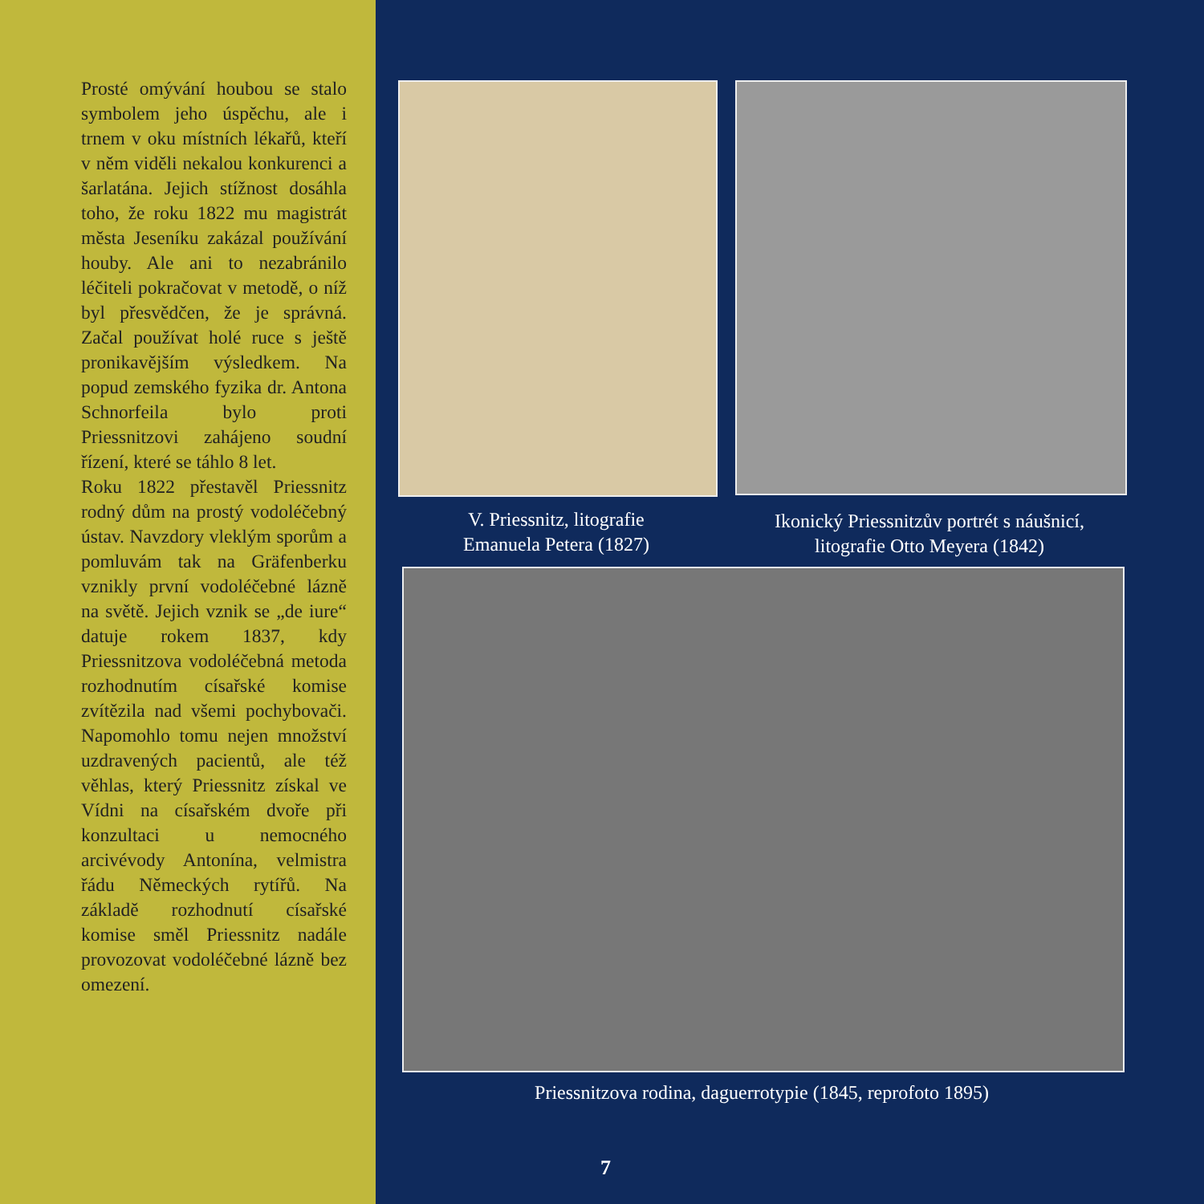Prosté omývání houbou se stalo symbolem jeho úspěchu, ale i trnem v oku místních lékařů, kteří v něm viděli nekalou konkurenci a šarlatána. Jejich stížnost dosáhla toho, že roku 1822 mu magistrát města Jeseníku zakázal používání houby. Ale ani to nezabránilo léčiteli pokračovat v metodě, o níž byl přesvědčen, že je správná. Začal používat holé ruce s ještě pronikavějším výsledkem. Na popud zemského fyzika dr. Antona Schnorfeila bylo proti Priessnitzovi zahájeno soudní řízení, které se táhlo 8 let.
Roku 1822 přestavěl Priessnitz rodný dům na prostý vodoléčebný ústav. Navzdory vleklým sporům a pomluvám tak na Gräfenberku vznikly první vodoléčebné lázně na světě. Jejich vznik se „de iure“ datuje rokem 1837, kdy Priessnitzova vodoléčebná metoda rozhodnutím císařské komise zvítězila nad všemi pochybovači. Napomohlo tomu nejen množství uzdravených pacientů, ale též věhlas, který Priessnitz získal ve Vídni na císařském dvoře při konzultaci u nemocného arcivévody Antonína, velmistra řádu Německých rytířů. Na základě rozhodnutí císařské komise směl Priessnitz nadále provozovat vodoléčebné lázně bez omezení.
V. Priessnitz, litografie
Emanuela Petera (1827)
Ikonický Priessnitzův portrét s náušnicí,
litografie Otto Meyera (1842)
Priessnitzova rodina, daguerrotypie (1845, reprofoto 1895)
7